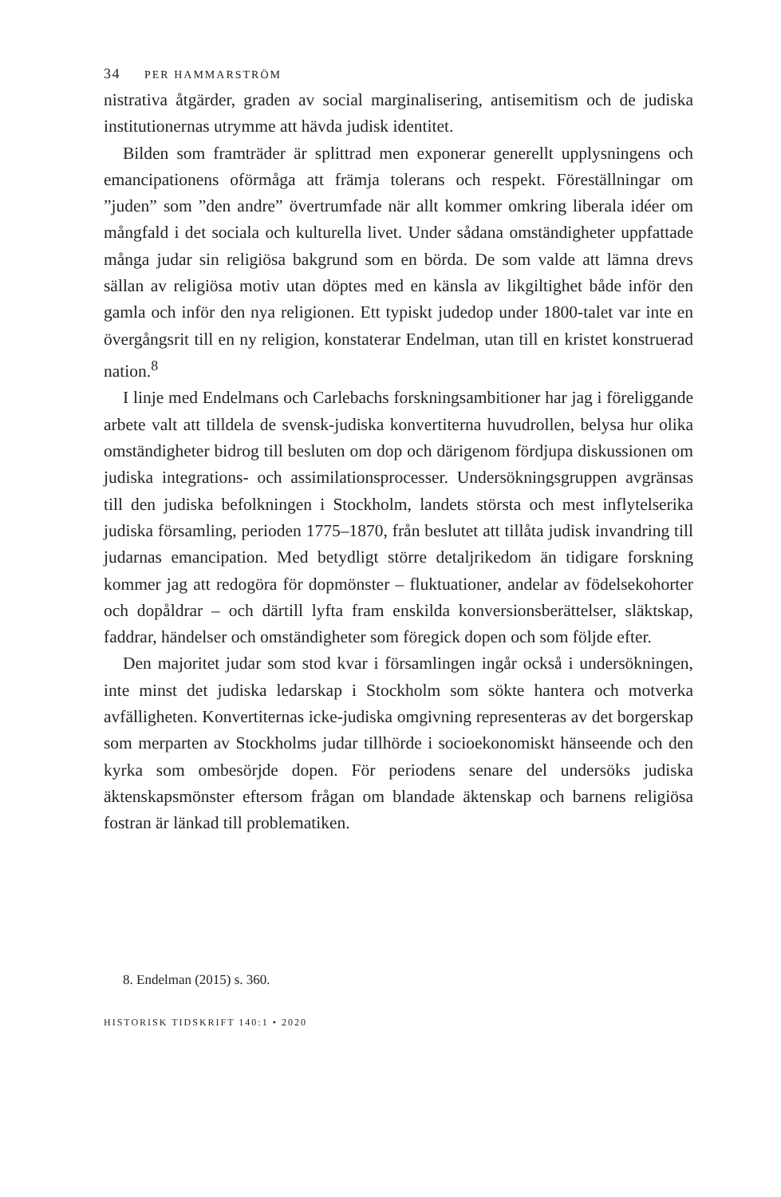34 PER HAMMARSTRÖM
nistrativa åtgärder, graden av social marginalisering, antisemitism och de judiska institutionernas utrymme att hävda judisk identitet.
Bilden som framträder är splittrad men exponerar generellt upplysningens och emancipationens oförmåga att främja tolerans och respekt. Föreställningar om ”juden” som ”den andre” övertrumfade när allt kommer omkring liberala idéer om mångfald i det sociala och kulturella livet. Under sådana omständigheter uppfattade många judar sin religiösa bakgrund som en börda. De som valde att lämna drevs sällan av religiösa motiv utan döptes med en känsla av likgiltighet både inför den gamla och inför den nya religionen. Ett typiskt judedop under 1800-talet var inte en övergångsrit till en ny religion, konstaterar Endelman, utan till en kristet konstruerad nation.<sup>8</sup>
I linje med Endelmans och Carlebachs forskningsambitioner har jag i föreliggande arbete valt att tilldela de svensk-judiska konvertiterna huvudrollen, belysa hur olika omständigheter bidrog till besluten om dop och därigenom fördjupa diskussionen om judiska integrations- och assimilationsprocesser. Undersökningsgruppen avgränsas till den judiska befolkningen i Stockholm, landets största och mest inflytelserika judiska församling, perioden 1775–1870, från beslutet att tillåta judisk invandring till judarnas emancipation. Med betydligt större detaljrikedom än tidigare forskning kommer jag att redogöra för dopmönster – fluktuationer, andelar av födelsekohorter och dopåldrar – och därtill lyfta fram enskilda konversionsberättelser, släktskap, faddrar, händelser och omständigheter som föregick dopen och som följde efter.
Den majoritet judar som stod kvar i församlingen ingår också i undersökningen, inte minst det judiska ledarskap i Stockholm som sökte hantera och motverka avfälligheten. Konvertiternas icke-judiska omgivning representeras av det borgerskap som merparten av Stockholms judar tillhörde i socioekonomiskt hänseende och den kyrka som ombesörjde dopen. För periodens senare del undersöks judiska äktenskapsmönster eftersom frågan om blandade äktenskap och barnens religiösa fostran är länkad till problematiken.
8. Endelman (2015) s. 360.
HISTORISK TIDSKRIFT 140:1 • 2020